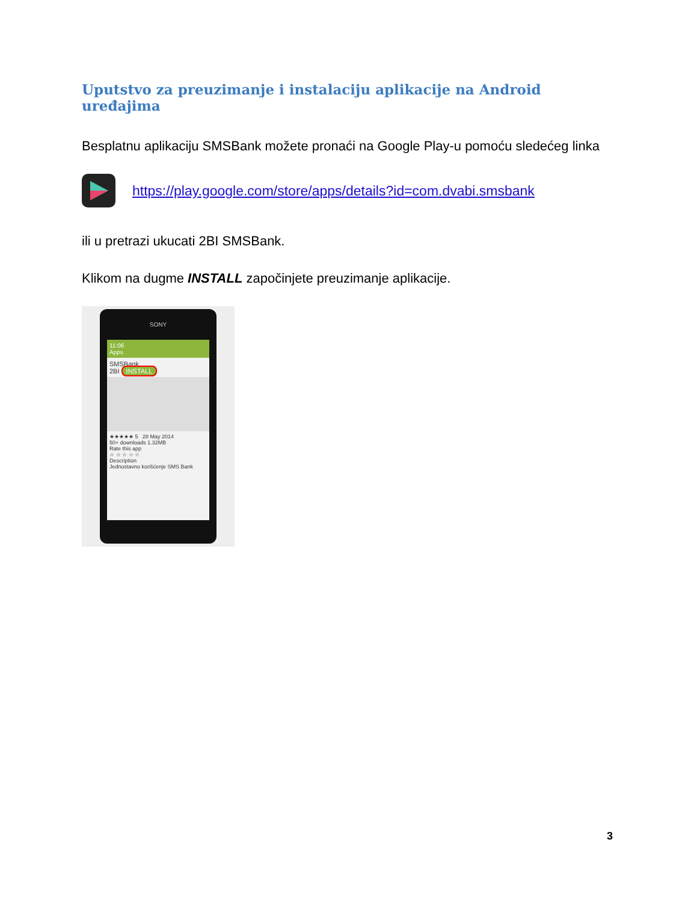Uputstvo za preuzimanje i instalaciju aplikacije na Android uređajima
Besplatnu aplikaciju SMSBank možete pronaći na Google Play-u pomoću sledećeg linka
https://play.google.com/store/apps/details?id=com.dvabi.smsbank
ili u pretrazi ukucati 2BI SMSBank.
Klikom na dugme INSTALL započinjete preuzimanje aplikacije.
SONY
11:06
Apps
SMSBank
2BI INSTALL
★★★★★ 5 28 May 2014
50+ downloads 1.32MB
Rate this app
☆ ☆ ☆ ☆ ☆
Description
Jednostavno korišćenje SMS Bank
3